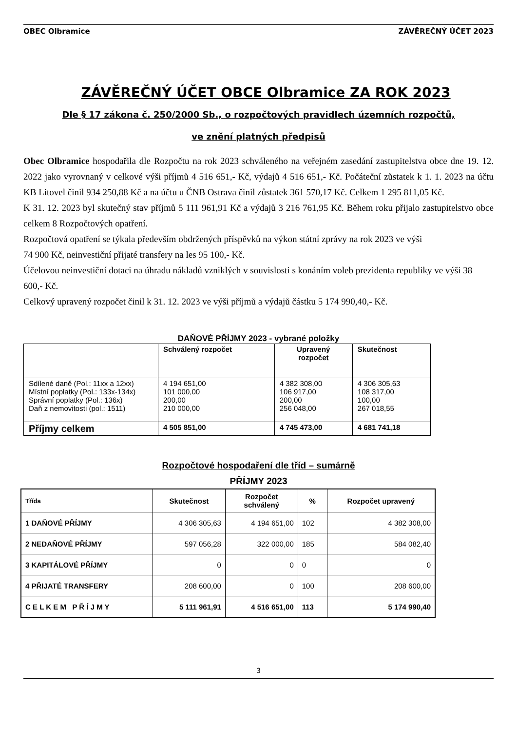OBEC Olbramice ZÁVĚREČNÝ ÚČET 2023
ZÁVĚREČNÝ ÚČET OBCE Olbramice ZA ROK 2023
Dle § 17 zákona č. 250/2000 Sb., o rozpočtových pravidlech územních rozpočtů,
ve znění platných předpisů
Obec Olbramice hospodařila dle Rozpočtu na rok 2023 schváleného na veřejném zasedání zastupitelstva obce dne 19. 12. 2022 jako vyrovnaný v celkové výši příjmů 4 516 651,- Kč, výdajů 4 516 651,- Kč. Počáteční zůstatek k 1. 1. 2023 na účtu KB Litovel činil 934 250,88 Kč a na účtu u ČNB Ostrava činil zůstatek 361 570,17 Kč. Celkem 1 295 811,05 Kč.
K 31. 12. 2023 byl skutečný stav příjmů 5 111 961,91 Kč a výdajů 3 216 761,95 Kč. Během roku přijalo zastupitelstvo obce celkem 8 Rozpočtových opatření.
Rozpočtová opatření se týkala především obdržených příspěvků na výkon státní zprávy na rok 2023 ve výši
74 900 Kč, neinvestiční přijaté transfery na les 95 100,- Kč.
Účelovou neinvestiční dotaci na úhradu nákladů vzniklých v souvislosti s konáním voleb prezidenta republiky ve výši 38 600,- Kč.
Celkový upravený rozpočet činil k 31. 12. 2023 ve výši příjmů a výdajů částku 5 174 990,40,- Kč.
DAŇOVÉ PŘÍJMY 2023 - vybrané položky
| | Schválený rozpočet | Upravený rozpočet | Skutečnost |
| --- | --- | --- | --- |
| Sdílené daně (Pol.: 11xx a 12xx) Místní poplatky (Pol.: 133x-134x) Správní poplatky (Pol.: 136x) Daň z nemovitosti (pol.: 1511) | 4 194 651,00 101 000,00 200,00 210 000,00 | 4 382 308,00 106 917,00 200,00 256 048,00 | 4 306 305,63 108 317,00 100,00 267 018,55 |
| Příjmy celkem | 4 505 851,00 | 4 745 473,00 | 4 681 741,18 |
Rozpočtové hospodaření dle tříd – sumárně
PŘÍJMY 2023
| Třída | Skutečnost | Rozpočet schválený | % | Rozpočet upravený |
| --- | --- | --- | --- | --- |
| 1 DAŇOVÉ PŘÍJMY | 4 306 305,63 | 4 194 651,00 | 102 | 4 382 308,00 |
| 2 NEDAŇOVÉ PŘÍJMY | 597 056,28 | 322 000,00 | 185 | 584 082,40 |
| 3 KAPITÁLOVÉ PŘÍJMY | 0 | 0 | 0 | 0 |
| 4 PŘIJATÉ TRANSFERY | 208 600,00 | 0 | 100 | 208 600,00 |
| C E L K E M P Ř Í J M Y | 5 111 961,91 | 4 516 651,00 | 113 | 5 174 990,40 |
3